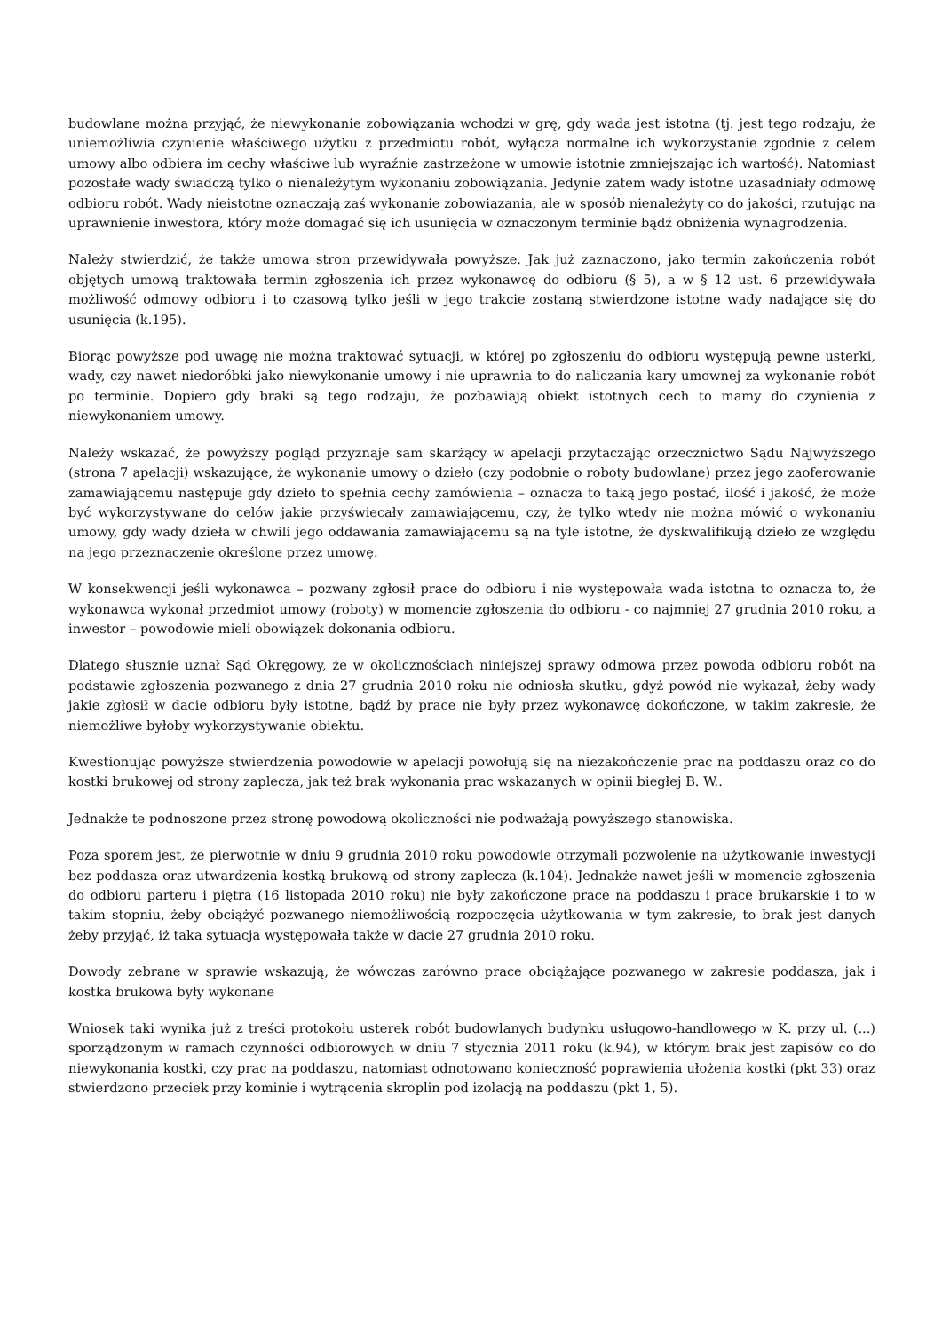budowlane można przyjąć, że niewykonanie zobowiązania wchodzi w grę, gdy wada jest istotna (tj. jest tego rodzaju, że uniemożliwia czynienie właściwego użytku z przedmiotu robót, wyłącza normalne ich wykorzystanie zgodnie z celem umowy albo odbiera im cechy właściwe lub wyraźnie zastrzeżone w umowie istotnie zmniejszając ich wartość). Natomiast pozostałe wady świadczą tylko o nienależytym wykonaniu zobowiązania. Jedynie zatem wady istotne uzasadniały odmowę odbioru robót. Wady nieistotne oznaczają zaś wykonanie zobowiązania, ale w sposób nienależyty co do jakości, rzutując na uprawnienie inwestora, który może domagać się ich usunięcia w oznaczonym terminie bądź obniżenia wynagrodzenia.
Należy stwierdzić, że także umowa stron przewidywała powyższe. Jak już zaznaczono, jako termin zakończenia robót objętych umową traktowała termin zgłoszenia ich przez wykonawcę do odbioru (§ 5), a w § 12 ust. 6 przewidywała możliwość odmowy odbioru i to czasową tylko jeśli w jego trakcie zostaną stwierdzone istotne wady nadające się do usunięcia (k.195).
Biorąc powyższe pod uwagę nie można traktować sytuacji, w której po zgłoszeniu do odbioru występują pewne usterki, wady, czy nawet niedoróbki jako niewykonanie umowy i nie uprawnia to do naliczania kary umownej za wykonanie robót po terminie. Dopiero gdy braki są tego rodzaju, że pozbawiają obiekt istotnych cech to mamy do czynienia z niewykonaniem umowy.
Należy wskazać, że powyższy pogląd przyznaje sam skarżący w apelacji przytaczając orzecznictwo Sądu Najwyższego (strona 7 apelacji) wskazujące, że wykonanie umowy o dzieło (czy podobnie o roboty budowlane) przez jego zaoferowanie zamawiającemu następuje gdy dzieło to spełnia cechy zamówienia – oznacza to taką jego postać, ilość i jakość, że może być wykorzystywane do celów jakie przyświecały zamawiającemu, czy, że tylko wtedy nie można mówić o wykonaniu umowy, gdy wady dzieła w chwili jego oddawania zamawiającemu są na tyle istotne, że dyskwalifikują dzieło ze względu na jego przeznaczenie określone przez umowę.
W konsekwencji jeśli wykonawca – pozwany zgłosił prace do odbioru i nie występowała wada istotna to oznacza to, że wykonawca wykonał przedmiot umowy (roboty) w momencie zgłoszenia do odbioru - co najmniej 27 grudnia 2010 roku, a inwestor – powodowie mieli obowiązek dokonania odbioru.
Dlatego słusznie uznał Sąd Okręgowy, że w okolicznościach niniejszej sprawy odmowa przez powoda odbioru robót na podstawie zgłoszenia pozwanego z dnia 27 grudnia 2010 roku nie odniosła skutku, gdyż powód nie wykazał, żeby wady jakie zgłosił w dacie odbioru były istotne, bądź by prace nie były przez wykonawcę dokończone, w takim zakresie, że niemożliwe byłoby wykorzystywanie obiektu.
Kwestionując powyższe stwierdzenia powodowie w apelacji powołują się na niezakończenie prac na poddaszu oraz co do kostki brukowej od strony zaplecza, jak też brak wykonania prac wskazanych w opinii biegłej B. W..
Jednakże te podnoszone przez stronę powodową okoliczności nie podważają powyższego stanowiska.
Poza sporem jest, że pierwotnie w dniu 9 grudnia 2010 roku powodowie otrzymali pozwolenie na użytkowanie inwestycji bez poddasza oraz utwardzenia kostką brukową od strony zaplecza (k.104). Jednakże nawet jeśli w momencie zgłoszenia do odbioru parteru i piętra (16 listopada 2010 roku) nie były zakończone prace na poddaszu i prace brukarskie i to w takim stopniu, żeby obciążyć pozwanego niemożliwością rozpoczęcia użytkowania w tym zakresie, to brak jest danych żeby przyjąć, iż taka sytuacja występowała także w dacie 27 grudnia 2010 roku.
Dowody zebrane w sprawie wskazują, że wówczas zarówno prace obciążające pozwanego w zakresie poddasza, jak i kostka brukowa były wykonane
Wniosek taki wynika już z treści protokołu usterek robót budowlanych budynku usługowo-handlowego w K. przy ul. (...) sporządzonym w ramach czynności odbiorowych w dniu 7 stycznia 2011 roku (k.94), w którym brak jest zapisów co do niewykonania kostki, czy prac na poddaszu, natomiast odnotowano konieczność poprawienia ułożenia kostki (pkt 33) oraz stwierdzono przeciek przy kominie i wytrącenia skroplin pod izolacją na poddaszu (pkt 1, 5).